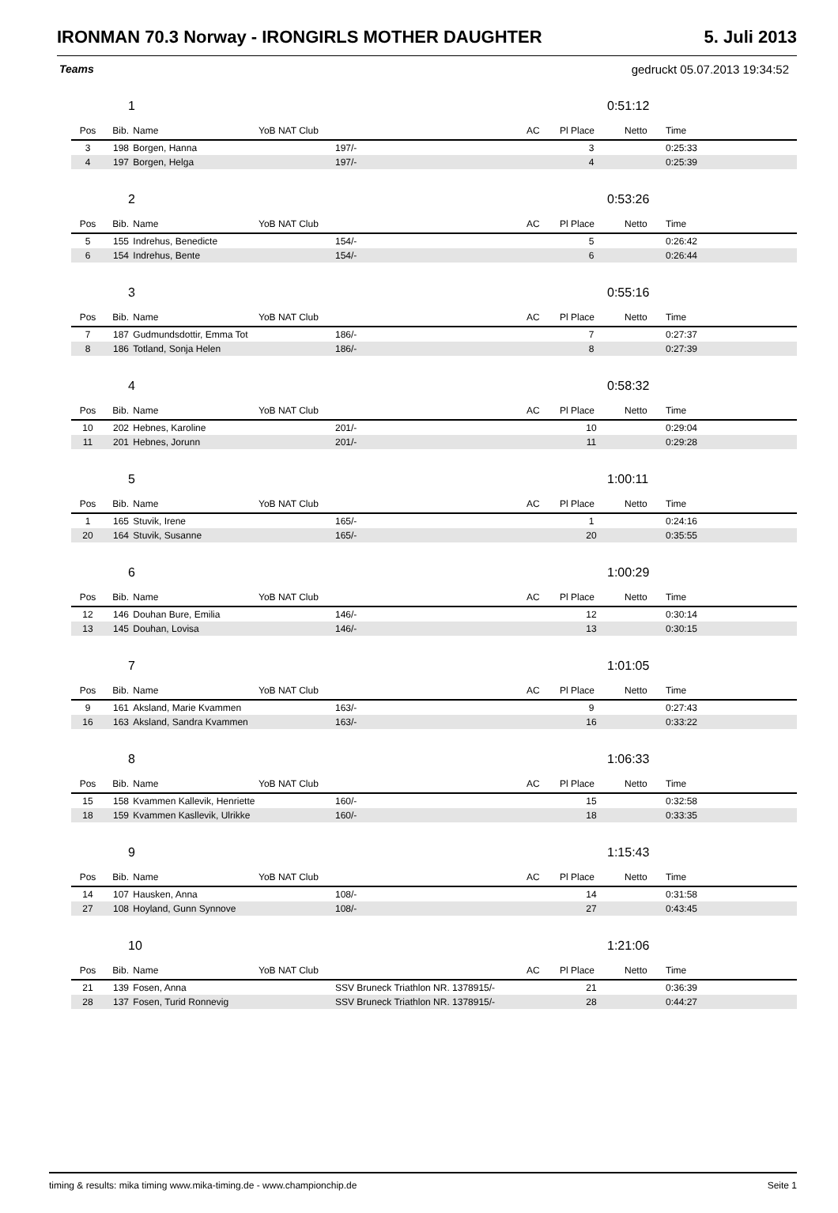IRONMAN 70.3 Norway - IRONGIRLS MOTHER DAUGHTER 5. Juli 2013
Teams gedruckt 05.07.2013 19:34:52
1 0:51:12
| Pos | Bib. | Name | YoB NAT Club | | AC | Pl Place | Netto | Time | |
| --- | --- | --- | --- | --- | --- | --- | --- | --- | --- |
| 3 | 198 | Borgen, Hanna | | 197/- | | 3 | | 0:25:33 | |
| 4 | 197 | Borgen, Helga | | 197/- | | 4 | | 0:25:39 | |
2 0:53:26
| Pos | Bib. | Name | YoB NAT Club | | AC | Pl Place | Netto | Time | |
| --- | --- | --- | --- | --- | --- | --- | --- | --- | --- |
| 5 | 155 | Indrehus, Benedicte | | 154/- | | 5 | | 0:26:42 | |
| 6 | 154 | Indrehus, Bente | | 154/- | | 6 | | 0:26:44 | |
3 0:55:16
| Pos | Bib. | Name | YoB NAT Club | | AC | Pl Place | Netto | Time | |
| --- | --- | --- | --- | --- | --- | --- | --- | --- | --- |
| 7 | 187 | Gudmundsdottir, Emma Tot | | 186/- | | 7 | | 0:27:37 | |
| 8 | 186 | Totland, Sonja Helen | | 186/- | | 8 | | 0:27:39 | |
4 0:58:32
| Pos | Bib. | Name | YoB NAT Club | | AC | Pl Place | Netto | Time | |
| --- | --- | --- | --- | --- | --- | --- | --- | --- | --- |
| 10 | 202 | Hebnes, Karoline | | 201/- | | 10 | | 0:29:04 | |
| 11 | 201 | Hebnes, Jorunn | | 201/- | | 11 | | 0:29:28 | |
5 1:00:11
| Pos | Bib. | Name | YoB NAT Club | | AC | Pl Place | Netto | Time | |
| --- | --- | --- | --- | --- | --- | --- | --- | --- | --- |
| 1 | 165 | Stuvik, Irene | | 165/- | | 1 | | 0:24:16 | |
| 20 | 164 | Stuvik, Susanne | | 165/- | | 20 | | 0:35:55 | |
6 1:00:29
| Pos | Bib. | Name | YoB NAT Club | | AC | Pl Place | Netto | Time | |
| --- | --- | --- | --- | --- | --- | --- | --- | --- | --- |
| 12 | 146 | Douhan Bure, Emilia | | 146/- | | 12 | | 0:30:14 | |
| 13 | 145 | Douhan, Lovisa | | 146/- | | 13 | | 0:30:15 | |
7 1:01:05
| Pos | Bib. | Name | YoB NAT Club | | AC | Pl Place | Netto | Time | |
| --- | --- | --- | --- | --- | --- | --- | --- | --- | --- |
| 9 | 161 | Aksland, Marie Kvammen | | 163/- | | 9 | | 0:27:43 | |
| 16 | 163 | Aksland, Sandra Kvammen | | 163/- | | 16 | | 0:33:22 | |
8 1:06:33
| Pos | Bib. | Name | YoB NAT Club | | AC | Pl Place | Netto | Time | |
| --- | --- | --- | --- | --- | --- | --- | --- | --- | --- |
| 15 | 158 | Kvammen Kallevik, Henriette | | 160/- | | 15 | | 0:32:58 | |
| 18 | 159 | Kvammen Kasllevik, Ulrikke | | 160/- | | 18 | | 0:33:35 | |
9 1:15:43
| Pos | Bib. | Name | YoB NAT Club | | AC | Pl Place | Netto | Time | |
| --- | --- | --- | --- | --- | --- | --- | --- | --- | --- |
| 14 | 107 | Hausken, Anna | | 108/- | | 14 | | 0:31:58 | |
| 27 | 108 | Hoyland, Gunn Synnove | | 108/- | | 27 | | 0:43:45 | |
10 1:21:06
| Pos | Bib. | Name | YoB NAT Club | | AC | Pl Place | Netto | Time | |
| --- | --- | --- | --- | --- | --- | --- | --- | --- | --- |
| 21 | 139 | Fosen, Anna | | SSV Bruneck Triathlon NR. 1378915/- | | 21 | | 0:36:39 | |
| 28 | 137 | Fosen, Turid Ronnevig | | SSV Bruneck Triathlon NR. 1378915/- | | 28 | | 0:44:27 | |
timing & results: mika timing www.mika-timing.de - www.championchip.de Seite 1